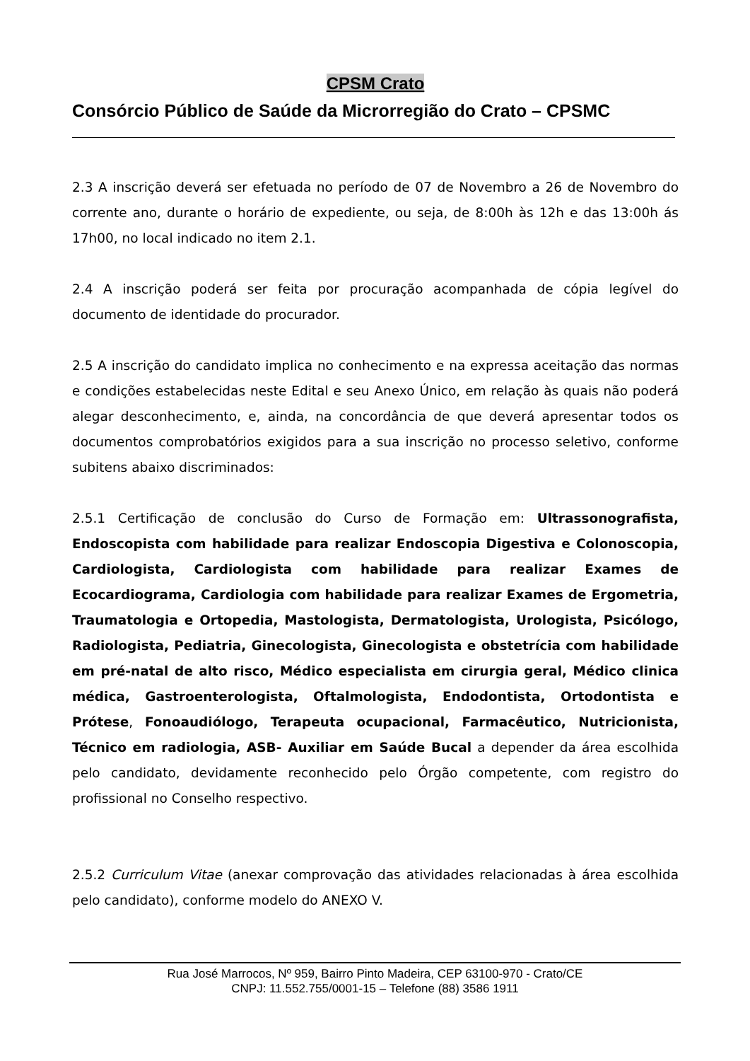CPSM Crato
Consórcio Público de Saúde da Microrregião do Crato – CPSMC
2.3 A inscrição deverá ser efetuada no período de 07 de Novembro a 26 de Novembro do corrente ano, durante o horário de expediente, ou seja, de 8:00h às 12h e das 13:00h ás 17h00, no local indicado no item 2.1.
2.4 A inscrição poderá ser feita por procuração acompanhada de cópia legível do documento de identidade do procurador.
2.5 A inscrição do candidato implica no conhecimento e na expressa aceitação das normas e condições estabelecidas neste Edital e seu Anexo Único, em relação às quais não poderá alegar desconhecimento, e, ainda, na concordância de que deverá apresentar todos os documentos comprobatórios exigidos para a sua inscrição no processo seletivo, conforme subitens abaixo discriminados:
2.5.1 Certificação de conclusão do Curso de Formação em: Ultrassonografista, Endoscopista com habilidade para realizar Endoscopia Digestiva e Colonoscopia, Cardiologista, Cardiologista com habilidade para realizar Exames de Ecocardiograma, Cardiologia com habilidade para realizar Exames de Ergometria, Traumatologia e Ortopedia, Mastologista, Dermatologista, Urologista, Psicólogo, Radiologista, Pediatria, Ginecologista, Ginecologista e obstetrícia com habilidade em pré-natal de alto risco, Médico especialista em cirurgia geral, Médico clinica médica, Gastroenterologista, Oftalmologista, Endodontista, Ortodontista e Prótese, Fonoaudiólogo, Terapeuta ocupacional, Farmacêutico, Nutricionista, Técnico em radiologia, ASB- Auxiliar em Saúde Bucal a depender da área escolhida pelo candidato, devidamente reconhecido pelo Órgão competente, com registro do profissional no Conselho respectivo.
2.5.2 Curriculum Vitae (anexar comprovação das atividades relacionadas à área escolhida pelo candidato), conforme modelo do ANEXO V.
Rua José Marrocos, Nº 959, Bairro Pinto Madeira, CEP 63100-970 - Crato/CE
CNPJ: 11.552.755/0001-15 – Telefone (88) 3586 1911